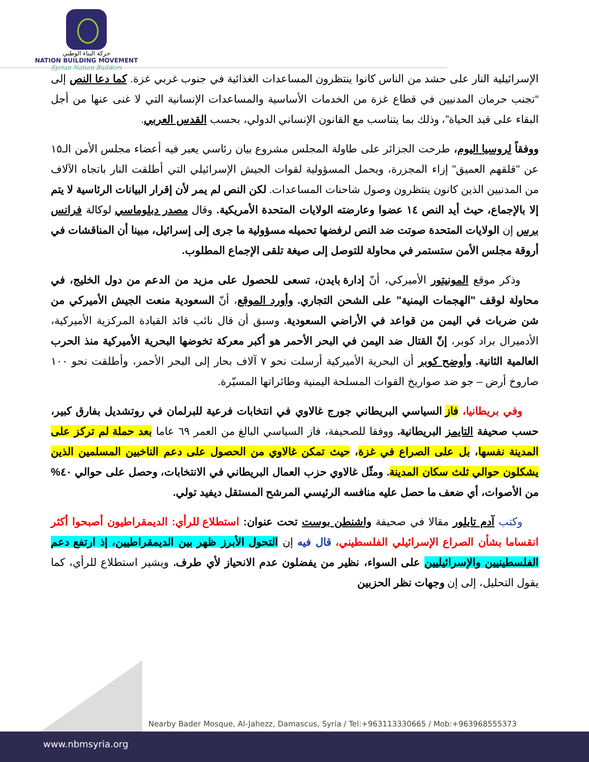حركة البناء الوطني
NATION BUILDING MOVEMENT
Syrian Nation Builders
الإسرائيلية النار على حشد من الناس كانوا ينتظرون المساعدات الغذائية في جنوب غربي غزة. كما دعا النص إلى “تجنب حرمان المدنيين في قطاع غزة من الخدمات الأساسية والمساعدات الإنسانية التي لا غنى عنها من أجل البقاء على قيد الحياة”، وذلك بما يتناسب مع القانون الإنساني الدولي، بحسب القدس العربي.
ووفقاً لروسيا اليوم، طرحت الجزائر على طاولة المجلس مشروع بيان رئاسي يعبر فيه أعضاء مجلس الأمن الـ١٥ عن "قلقهم العميق" إزاء المجزرة، ويحمل المسؤولية لقوات الجيش الإسرائيلي التي أطلقت النار باتجاه الآلاف من المدنيين الذين كانون ينتظرون وصول شاحنات المساعدات. لكن النص لم يمر لأن إقرار البيانات الرئاسية لا يتم إلا بالإجماع، حيث أيد النص ١٤ عضوا وعارضته الولايات المتحدة الأمريكية. وقال مصدر دبلوماسي لوكالة فرانس برس إن الولايات المتحدة صوتت ضد النص لرفضها تحميله مسؤولية ما جرى إلى إسرائيل، مبينا أن المناقشات في أروقة مجلس الأمن ستستمر في محاولة للتوصل إلى صيغة تلقى الإجماع المطلوب.
وذكر موقع المونيتور الأميركي، أنّ إدارة بايدن، تسعى للحصول على مزيد من الدعم من دول الخليج، في محاولة لوقف "الهجمات اليمنية" على الشحن التجاري. وأورد الموقع، أنّ السعودية منعت الجيش الأميركي من شن ضربات في اليمن من قواعد في الأراضي السعودية. وسبق أن قال نائب قائد القيادة المركزية الأميركية، الأدميرال براد كوبر، إنّ القتال ضد اليمن في البحر الأحمر هو أكبر معركة تخوضها البحرية الأميركية منذ الحرب العالمية الثانية. وأوضح كوبر أن البحرية الأميركية أرسلت نحو ٧ آلاف بحار إلى البحر الأحمر، وأطلقت نحو ١٠٠ صاروخ أرض – جو ضد صواريخ القوات المسلحة اليمنية وطائراتها المسيّرة.
وفي بريطانيا، فاز السياسي البريطاني جورج غالاوي في انتخابات فرعية للبرلمان في روتشديل بفارق كبير، حسب صحيفة التايمز البريطانية. ووفقا للصحيفة، فاز السياسي البالغ من العمر ٦٩ عاما بعد حملة لم تركز على المدينة نفسها، بل على الصراع في غزة، حيث تمكن غالاوي من الحصول على دعم الناخبين المسلمين الذين يشكلون حوالي ثلث سكان المدينة. ومثّل غالاوي حزب العمال البريطاني في الانتخابات، وحصل على حوالي ٤٠% من الأصوات، أي ضعف ما حصل عليه منافسه الرئيسي المرشح المستقل ديفيد تولي.
وكتب آدم تايلور مقالا في صحيفة واشنطن بوست تحت عنوان: استطلاع للرأي: الديمقراطيون أصبحوا أكثر انقساما بشأن الصراع الإسرائيلي الفلسطيني، قال فيه إن التحول الأبرز ظهر بين الديمقراطيين، إذ ارتفع دعم الفلسطينيين والإسرائيليين على السواء، نظير من يفضلون عدم الانحياز لأي طرف. ويشير استطلاع للرأي، كما يقول التحليل، إلى إن وجهات نظر الحزبين
Nearby Bader Mosque, Al-Jahezz, Damascus, Syria / Tel:+963113330665 / Mob:+963968555373
www.nbmsyria.org